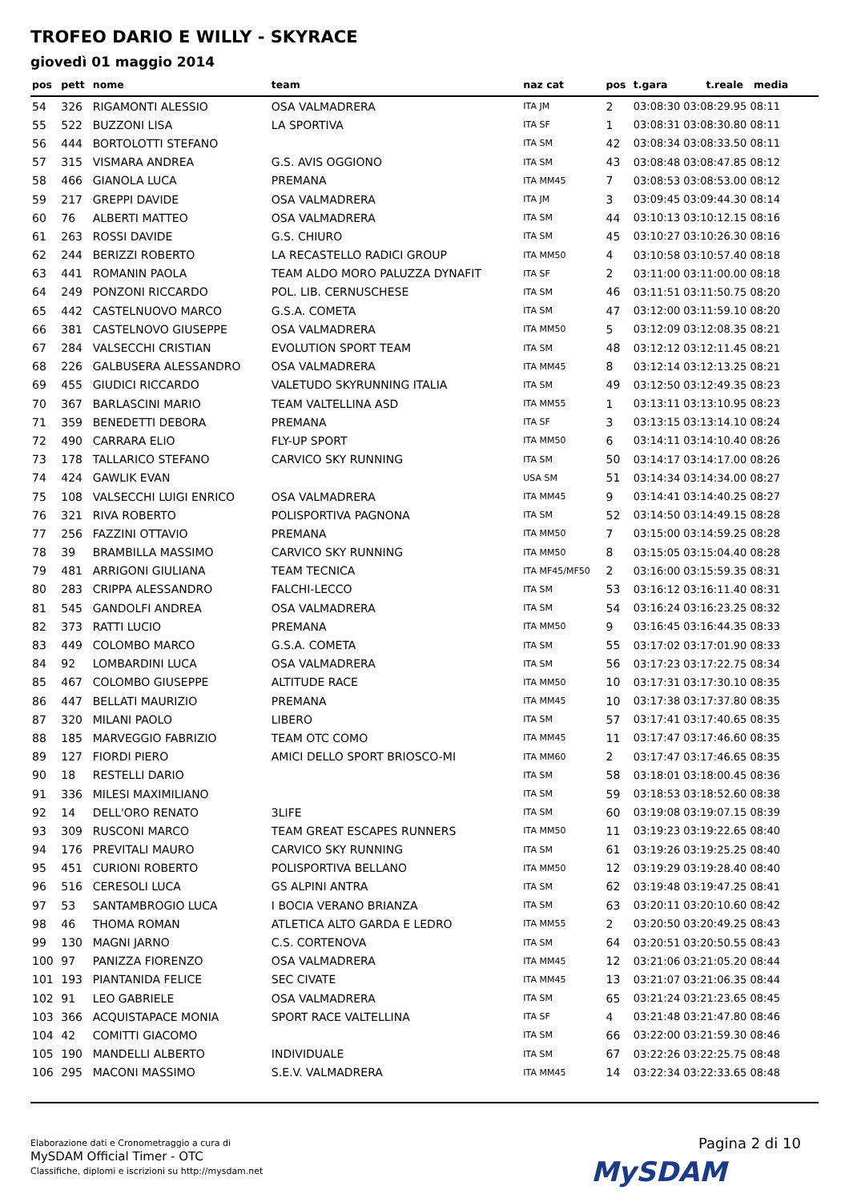TROFEO DARIO E WILLY - SKYRACE
giovedì 01 maggio 2014
| pos | pett | nome | team | naz cat | pos | t.gara t.reale media |
| --- | --- | --- | --- | --- | --- | --- |
| 54 | 326 | RIGAMONTI ALESSIO | OSA VALMADRERA | ITA JM | 2 | 03:08:30 03:08:29.95 08:11 |
| 55 | 522 | BUZZONI LISA | LA SPORTIVA | ITA SF | 1 | 03:08:31 03:08:30.80 08:11 |
| 56 | 444 | BORTOLOTTI STEFANO | | ITA SM | 42 | 03:08:34 03:08:33.50 08:11 |
| 57 | 315 | VISMARA ANDREA | G.S. AVIS OGGIONO | ITA SM | 43 | 03:08:48 03:08:47.85 08:12 |
| 58 | 466 | GIANOLA LUCA | PREMANA | ITA MM45 | 7 | 03:08:53 03:08:53.00 08:12 |
| 59 | 217 | GREPPI DAVIDE | OSA VALMADRERA | ITA JM | 3 | 03:09:45 03:09:44.30 08:14 |
| 60 | 76 | ALBERTI MATTEO | OSA VALMADRERA | ITA SM | 44 | 03:10:13 03:10:12.15 08:16 |
| 61 | 263 | ROSSI DAVIDE | G.S. CHIURO | ITA SM | 45 | 03:10:27 03:10:26.30 08:16 |
| 62 | 244 | BERIZZI ROBERTO | LA RECASTELLO RADICI GROUP | ITA MM50 | 4 | 03:10:58 03:10:57.40 08:18 |
| 63 | 441 | ROMANIN PAOLA | TEAM ALDO MORO PALUZZA DYNAFIT | ITA SF | 2 | 03:11:00 03:11:00.00 08:18 |
| 64 | 249 | PONZONI RICCARDO | POL. LIB. CERNUSCHESE | ITA SM | 46 | 03:11:51 03:11:50.75 08:20 |
| 65 | 442 | CASTELNUOVO MARCO | G.S.A. COMETA | ITA SM | 47 | 03:12:00 03:11:59.10 08:20 |
| 66 | 381 | CASTELNOVO GIUSEPPE | OSA VALMADRERA | ITA MM50 | 5 | 03:12:09 03:12:08.35 08:21 |
| 67 | 284 | VALSECCHI CRISTIAN | EVOLUTION SPORT TEAM | ITA SM | 48 | 03:12:12 03:12:11.45 08:21 |
| 68 | 226 | GALBUSERA ALESSANDRO | OSA VALMADRERA | ITA MM45 | 8 | 03:12:14 03:12:13.25 08:21 |
| 69 | 455 | GIUDICI RICCARDO | VALETUDO SKYRUNNING ITALIA | ITA SM | 49 | 03:12:50 03:12:49.35 08:23 |
| 70 | 367 | BARLASCINI MARIO | TEAM VALTELLINA ASD | ITA MM55 | 1 | 03:13:11 03:13:10.95 08:23 |
| 71 | 359 | BENEDETTI DEBORA | PREMANA | ITA SF | 3 | 03:13:15 03:13:14.10 08:24 |
| 72 | 490 | CARRARA ELIO | FLY-UP SPORT | ITA MM50 | 6 | 03:14:11 03:14:10.40 08:26 |
| 73 | 178 | TALLARICO STEFANO | CARVICO SKY RUNNING | ITA SM | 50 | 03:14:17 03:14:17.00 08:26 |
| 74 | 424 | GAWLIK EVAN | | USA SM | 51 | 03:14:34 03:14:34.00 08:27 |
| 75 | 108 | VALSECCHI LUIGI ENRICO | OSA VALMADRERA | ITA MM45 | 9 | 03:14:41 03:14:40.25 08:27 |
| 76 | 321 | RIVA ROBERTO | POLISPORTIVA PAGNONA | ITA SM | 52 | 03:14:50 03:14:49.15 08:28 |
| 77 | 256 | FAZZINI OTTAVIO | PREMANA | ITA MM50 | 7 | 03:15:00 03:14:59.25 08:28 |
| 78 | 39 | BRAMBILLA MASSIMO | CARVICO SKY RUNNING | ITA MM50 | 8 | 03:15:05 03:15:04.40 08:28 |
| 79 | 481 | ARRIGONI GIULIANA | TEAM TECNICA | ITA MF45/MF50 | 2 | 03:16:00 03:15:59.35 08:31 |
| 80 | 283 | CRIPPA ALESSANDRO | FALCHI-LECCO | ITA SM | 53 | 03:16:12 03:16:11.40 08:31 |
| 81 | 545 | GANDOLFI ANDREA | OSA VALMADRERA | ITA SM | 54 | 03:16:24 03:16:23.25 08:32 |
| 82 | 373 | RATTI LUCIO | PREMANA | ITA MM50 | 9 | 03:16:45 03:16:44.35 08:33 |
| 83 | 449 | COLOMBO MARCO | G.S.A. COMETA | ITA SM | 55 | 03:17:02 03:17:01.90 08:33 |
| 84 | 92 | LOMBARDINI LUCA | OSA VALMADRERA | ITA SM | 56 | 03:17:23 03:17:22.75 08:34 |
| 85 | 467 | COLOMBO GIUSEPPE | ALTITUDE RACE | ITA MM50 | 10 | 03:17:31 03:17:30.10 08:35 |
| 86 | 447 | BELLATI MAURIZIO | PREMANA | ITA MM45 | 10 | 03:17:38 03:17:37.80 08:35 |
| 87 | 320 | MILANI PAOLO | LIBERO | ITA SM | 57 | 03:17:41 03:17:40.65 08:35 |
| 88 | 185 | MARVEGGIO FABRIZIO | TEAM OTC COMO | ITA MM45 | 11 | 03:17:47 03:17:46.60 08:35 |
| 89 | 127 | FIORDI PIERO | AMICI DELLO SPORT BRIOSCO-MI | ITA MM60 | 2 | 03:17:47 03:17:46.65 08:35 |
| 90 | 18 | RESTELLI DARIO | | ITA SM | 58 | 03:18:01 03:18:00.45 08:36 |
| 91 | 336 | MILESI MAXIMILIANO | | ITA SM | 59 | 03:18:53 03:18:52.60 08:38 |
| 92 | 14 | DELL'ORO RENATO | 3LIFE | ITA SM | 60 | 03:19:08 03:19:07.15 08:39 |
| 93 | 309 | RUSCONI MARCO | TEAM GREAT ESCAPES RUNNERS | ITA MM50 | 11 | 03:19:23 03:19:22.65 08:40 |
| 94 | 176 | PREVITALI MAURO | CARVICO SKY RUNNING | ITA SM | 61 | 03:19:26 03:19:25.25 08:40 |
| 95 | 451 | CURIONI ROBERTO | POLISPORTIVA BELLANO | ITA MM50 | 12 | 03:19:29 03:19:28.40 08:40 |
| 96 | 516 | CERESOLI LUCA | GS ALPINI ANTRA | ITA SM | 62 | 03:19:48 03:19:47.25 08:41 |
| 97 | 53 | SANTAMBROGIO LUCA | I BOCIA VERANO BRIANZA | ITA SM | 63 | 03:20:11 03:20:10.60 08:42 |
| 98 | 46 | THOMA ROMAN | ATLETICA ALTO GARDA E LEDRO | ITA MM55 | 2 | 03:20:50 03:20:49.25 08:43 |
| 99 | 130 | MAGNI JARNO | C.S. CORTENOVA | ITA SM | 64 | 03:20:51 03:20:50.55 08:43 |
| 100 | 97 | PANIZZA FIORENZO | OSA VALMADRERA | ITA MM45 | 12 | 03:21:06 03:21:05.20 08:44 |
| 101 | 193 | PIANTANIDA FELICE | SEC CIVATE | ITA MM45 | 13 | 03:21:07 03:21:06.35 08:44 |
| 102 | 91 | LEO GABRIELE | OSA VALMADRERA | ITA SM | 65 | 03:21:24 03:21:23.65 08:45 |
| 103 | 366 | ACQUISTAPACE MONIA | SPORT RACE VALTELLINA | ITA SF | 4 | 03:21:48 03:21:47.80 08:46 |
| 104 | 42 | COMITTI GIACOMO | | ITA SM | 66 | 03:22:00 03:21:59.30 08:46 |
| 105 | 190 | MANDELLI ALBERTO | INDIVIDUALE | ITA SM | 67 | 03:22:26 03:22:25.75 08:48 |
| 106 | 295 | MACONI MASSIMO | S.E.V. VALMADRERA | ITA MM45 | 14 | 03:22:34 03:22:33.65 08:48 |
Elaborazione dati e Cronometraggio a cura di
MySDAM Official Timer - OTC
Classifiche, diplomi e iscrizioni su http://mysdam.net
Pagina 2 di 10
MySDAM